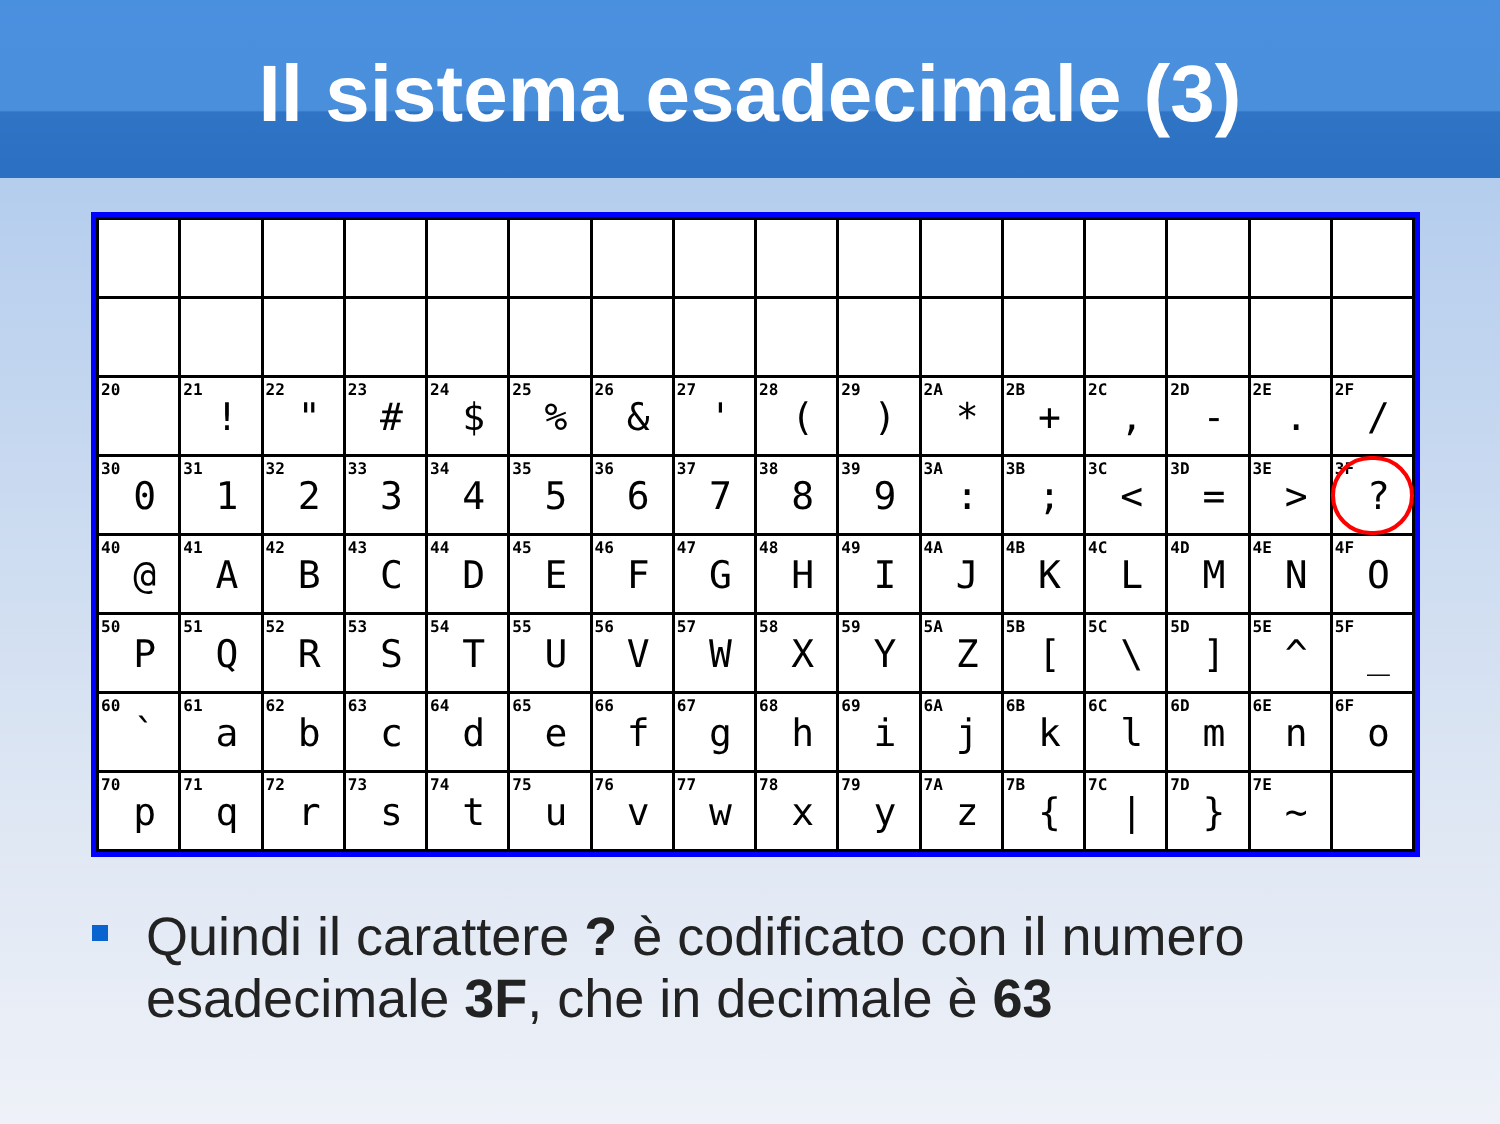Il sistema esadecimale (3)
| 20 | 21 ! | 22 " | 23 # | 24 $ | 25 % | 26 & | 27 ' | 28 ( | 29 ) | 2A * | 2B + | 2C , | 2D - | 2E . | 2F / |
| 30 0 | 31 1 | 32 2 | 33 3 | 34 4 | 35 5 | 36 6 | 37 7 | 38 8 | 39 9 | 3A : | 3B ; | 3C < | 3D = | 3E > | 3F ? |
| 40 @ | 41 A | 42 B | 43 C | 44 D | 45 E | 46 F | 47 G | 48 H | 49 I | 4A J | 4B K | 4C L | 4D M | 4E N | 4F O |
| 50 P | 51 Q | 52 R | 53 S | 54 T | 55 U | 56 V | 57 W | 58 X | 59 Y | 5A Z | 5B [ | 5C \ | 5D ] | 5E ^ | 5F _ |
| 60 ` | 61 a | 62 b | 63 c | 64 d | 65 e | 66 f | 67 g | 68 h | 69 i | 6A j | 6B k | 6C l | 6D m | 6E n | 6F o |
| 70 p | 71 q | 72 r | 73 s | 74 t | 75 u | 76 v | 77 w | 78 x | 79 y | 7A z | 7B { | 7C / | 7D } | 7E ~ | |
Quindi il carattere ? è codificato con il numero esadecimale 3F, che in decimale è 63